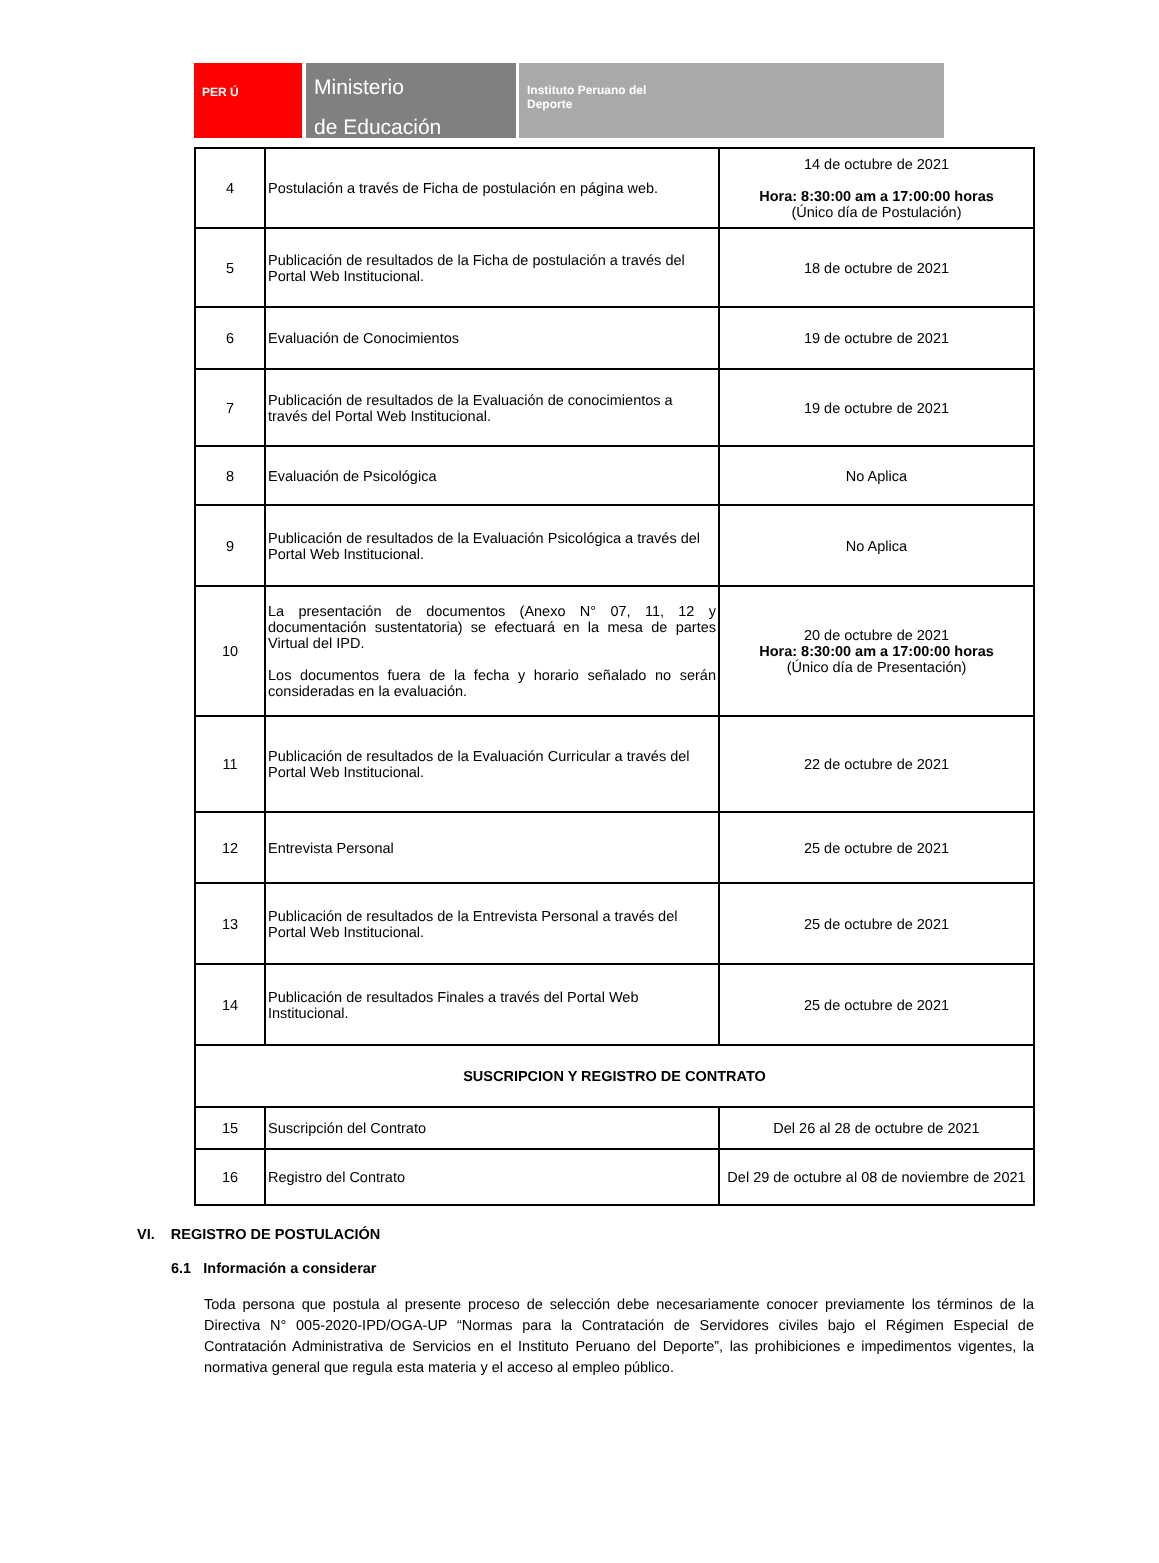PER Ú
Ministerio
de Educación
Instituto Peruano del
Deporte
| 4 | Postulación a través de Ficha de postulación en página web. | 14 de octubre de 2021 Hora: 8:30:00 am a 17:00:00 horas (Único día de Postulación) |
| 5 | Publicación de resultados de la Ficha de postulación a través del Portal Web Institucional. | 18 de octubre de 2021 |
| 6 | Evaluación de Conocimientos | 19 de octubre de 2021 |
| 7 | Publicación de resultados de la Evaluación de conocimientos a través del Portal Web Institucional. | 19 de octubre de 2021 |
| 8 | Evaluación de Psicológica | No Aplica |
| 9 | Publicación de resultados de la Evaluación Psicológica a través del Portal Web Institucional. | No Aplica |
| 10 | La presentación de documentos (Anexo N° 07, 11, 12 y documentación sustentatoria) se efectuará en la mesa de partes Virtual del IPD. Los documentos fuera de la fecha y horario señalado no serán consideradas en la evaluación. | 20 de octubre de 2021 Hora: 8:30:00 am a 17:00:00 horas (Único día de Presentación) |
| 11 | Publicación de resultados de la Evaluación Curricular a través del Portal Web Institucional. | 22 de octubre de 2021 |
| 12 | Entrevista Personal | 25 de octubre de 2021 |
| 13 | Publicación de resultados de la Entrevista Personal a través del Portal Web Institucional. | 25 de octubre de 2021 |
| 14 | Publicación de resultados Finales a través del Portal Web Institucional. | 25 de octubre de 2021 |
| SUSCRIPCION Y REGISTRO DE CONTRATO | | |
| 15 | Suscripción del Contrato | Del 26 al 28 de octubre de 2021 |
| 16 | Registro del Contrato | Del 29 de octubre al 08 de noviembre de 2021 |
VI. REGISTRO DE POSTULACIÓN
6.1 Información a considerar
Toda persona que postula al presente proceso de selección debe necesariamente conocer previamente los términos de la Directiva N° 005-2020-IPD/OGA-UP “Normas para la Contratación de Servidores civiles bajo el Régimen Especial de Contratación Administrativa de Servicios en el Instituto Peruano del Deporte”, las prohibiciones e impedimentos vigentes, la normativa general que regula esta materia y el acceso al empleo público.